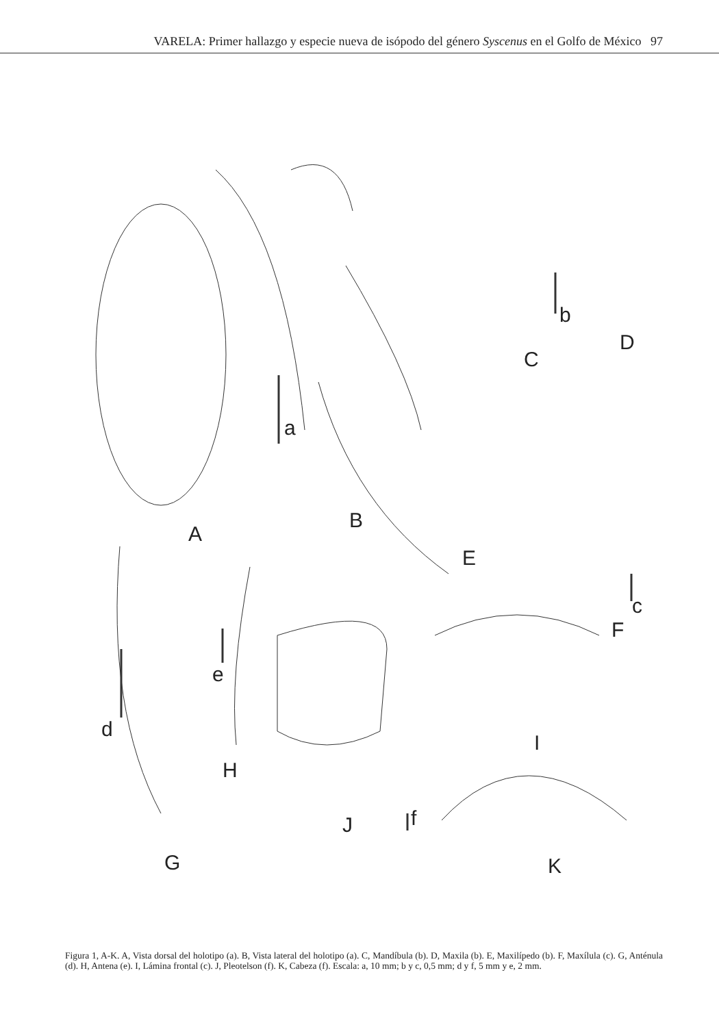VARELA: Primer hallazgo y especie nueva de isópodo del género Syscenus en el Golfo de México 97
a
A
B
C
b
D
E
c
F
d
e
H
I
J f
G K
Figura 1, A-K. A, Vista dorsal del holotipo (a). B, Vista lateral del holotipo (a). C, Mandíbula (b). D, Maxila (b). E, Maxilípedo (b). F, Maxílula (c). G, Anténula (d). H, Antena (e). I, Lámina frontal (c). J, Pleotelson (f). K, Cabeza (f). Escala: a, 10 mm; b y c, 0,5 mm; d y f, 5 mm y e, 2 mm.